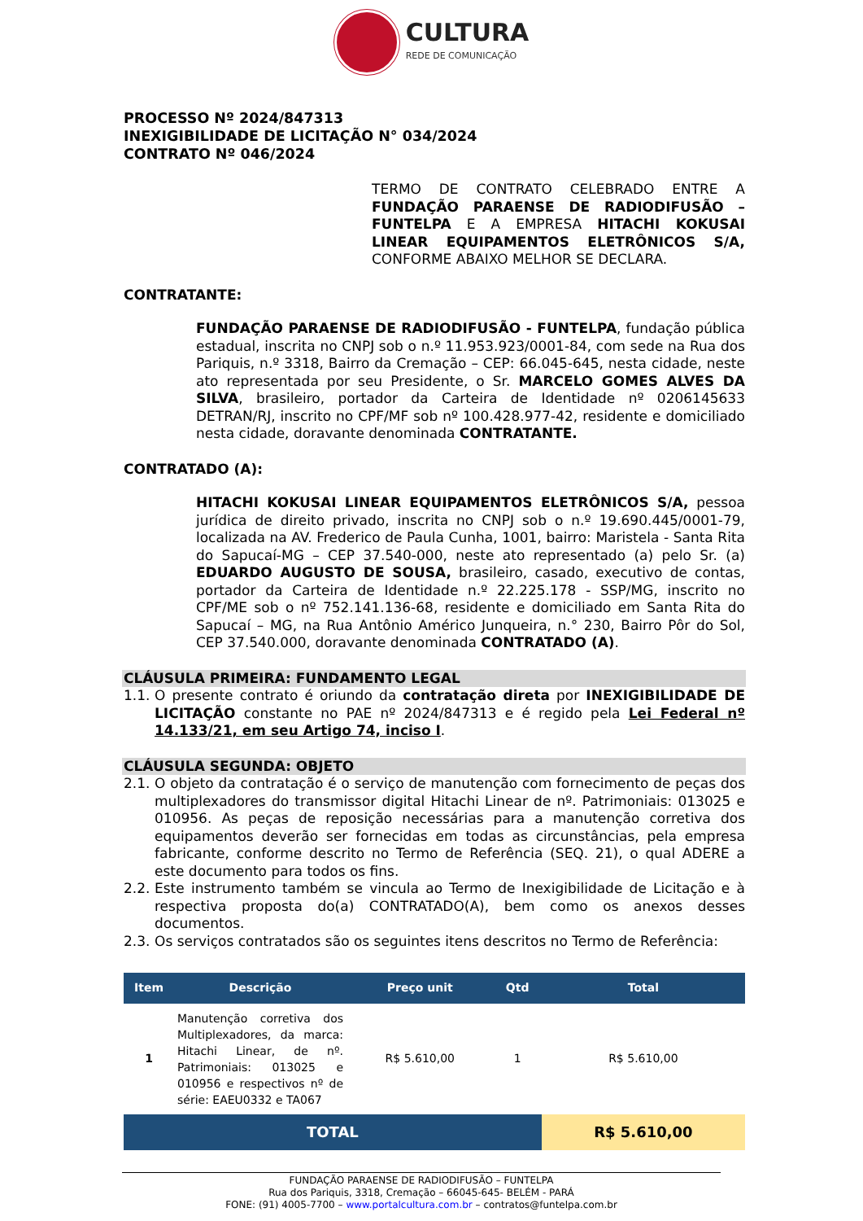CULTURA
REDE DE COMUNICAÇÃO
PROCESSO Nº 2024/847313
INEXIGIBILIDADE DE LICITAÇÃO N° 034/2024
CONTRATO Nº 046/2024
TERMO DE CONTRATO CELEBRADO ENTRE A FUNDAÇÃO PARAENSE DE RADIODIFUSÃO – FUNTELPA E A EMPRESA HITACHI KOKUSAI LINEAR EQUIPAMENTOS ELETRÔNICOS S/A, CONFORME ABAIXO MELHOR SE DECLARA.
CONTRATANTE:
FUNDAÇÃO PARAENSE DE RADIODIFUSÃO - FUNTELPA, fundação pública estadual, inscrita no CNPJ sob o n.º 11.953.923/0001-84, com sede na Rua dos Pariquis, n.º 3318, Bairro da Cremação – CEP: 66.045-645, nesta cidade, neste ato representada por seu Presidente, o Sr. MARCELO GOMES ALVES DA SILVA, brasileiro, portador da Carteira de Identidade nº 0206145633 DETRAN/RJ, inscrito no CPF/MF sob nº 100.428.977-42, residente e domiciliado nesta cidade, doravante denominada CONTRATANTE.
CONTRATADO (A):
HITACHI KOKUSAI LINEAR EQUIPAMENTOS ELETRÔNICOS S/A, pessoa jurídica de direito privado, inscrita no CNPJ sob o n.º 19.690.445/0001-79, localizada na AV. Frederico de Paula Cunha, 1001, bairro: Maristela - Santa Rita do Sapucaí-MG – CEP 37.540-000, neste ato representado (a) pelo Sr. (a) EDUARDO AUGUSTO DE SOUSA, brasileiro, casado, executivo de contas, portador da Carteira de Identidade n.º 22.225.178 - SSP/MG, inscrito no CPF/ME sob o nº 752.141.136-68, residente e domiciliado em Santa Rita do Sapucaí – MG, na Rua Antônio Américo Junqueira, n.° 230, Bairro Pôr do Sol, CEP 37.540.000, doravante denominada CONTRATADO (A).
CLÁUSULA PRIMEIRA: FUNDAMENTO LEGAL
1.1. O presente contrato é oriundo da contratação direta por INEXIGIBILIDADE DE LICITAÇÃO constante no PAE nº 2024/847313 e é regido pela Lei Federal nº 14.133/21, em seu Artigo 74, inciso I.
CLÁUSULA SEGUNDA: OBJETO
2.1. O objeto da contratação é o serviço de manutenção com fornecimento de peças dos multiplexadores do transmissor digital Hitachi Linear de nº. Patrimoniais: 013025 e 010956. As peças de reposição necessárias para a manutenção corretiva dos equipamentos deverão ser fornecidas em todas as circunstâncias, pela empresa fabricante, conforme descrito no Termo de Referência (SEQ. 21), o qual ADERE a este documento para todos os fins.
2.2. Este instrumento também se vincula ao Termo de Inexigibilidade de Licitação e à respectiva proposta do(a) CONTRATADO(A), bem como os anexos desses documentos.
2.3. Os serviços contratados são os seguintes itens descritos no Termo de Referência:
| Item | Descrição | Preço unit | Qtd | Total |
| --- | --- | --- | --- | --- |
| 1 | Manutenção corretiva dos Multiplexadores, da marca: Hitachi Linear, de nº. Patrimoniais: 013025 e 010956 e respectivos nº de série: EAEU0332 e TA067 | R$ 5.610,00 | 1 | R$ 5.610,00 |
| TOTAL | | | | R$ 5.610,00 |
FUNDAÇÃO PARAENSE DE RADIODIFUSÃO – FUNTELPA
Rua dos Pariquis, 3318, Cremação – 66045-645- BELÉM - PARÁ
FONE: (91) 4005-7700 – www.portalcultura.com.br – contratos@funtelpa.com.br